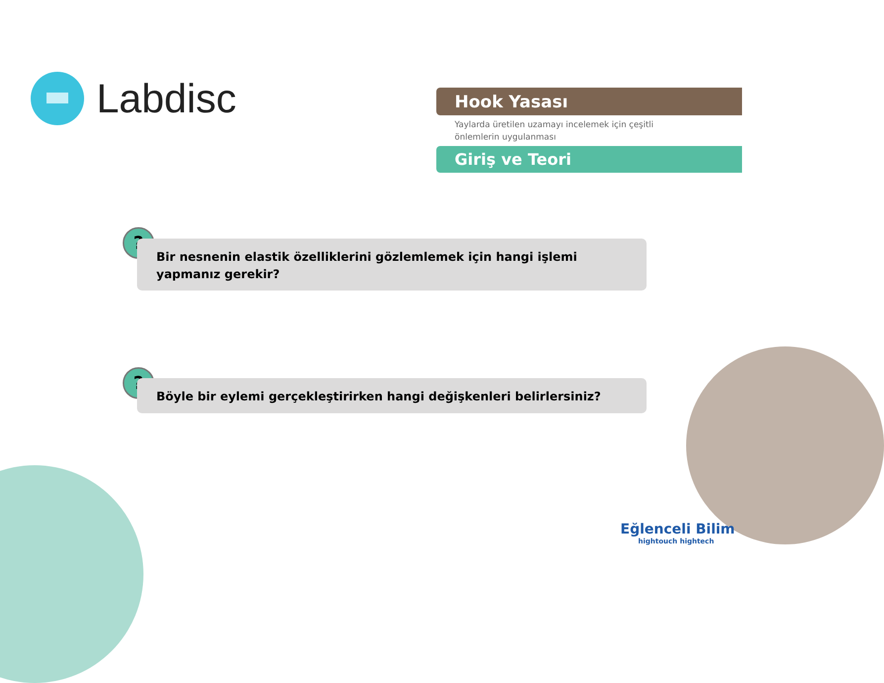Labdisc
Hook Yasası
Yaylarda üretilen uzamayı incelemek için çeşitli
önlemlerin uygulanması
Giriş ve Teori
?
Bir nesnenin elastik özelliklerini gözlemlemek için hangi işlemi yapmanız gerekir?
? Böyle bir eylemi gerçekleştirirken hangi değişkenleri belirlersiniz?
Eğlenceli Bilim
hightouch hightech